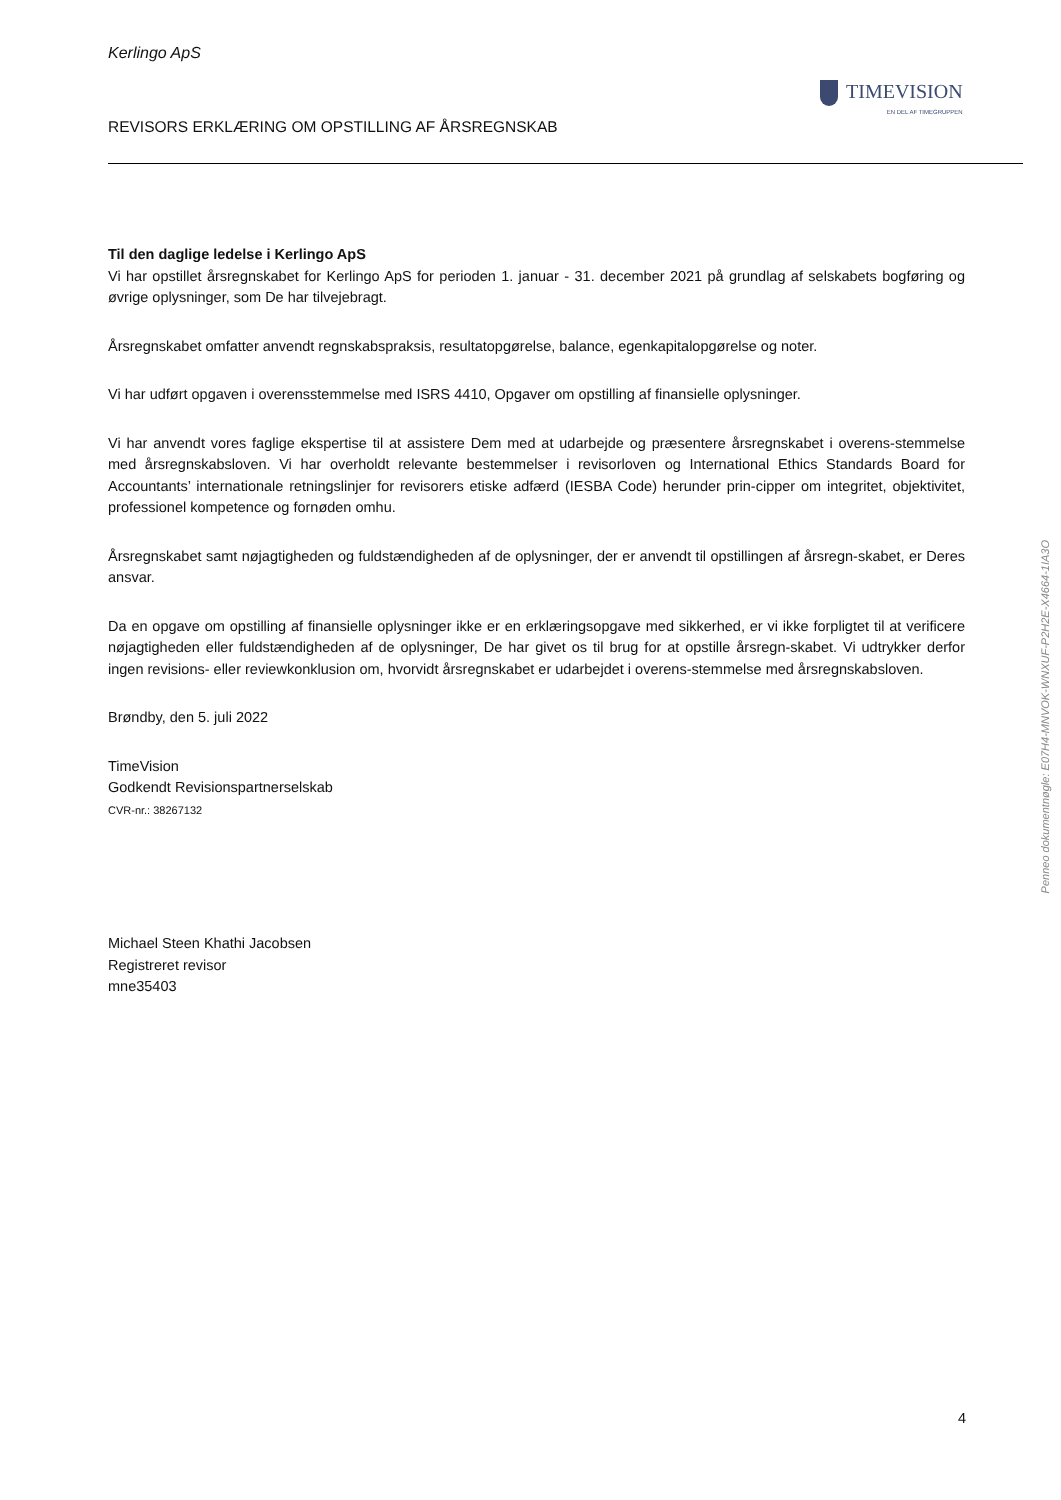Kerlingo ApS
REVISORS ERKLÆRING OM OPSTILLING AF ÅRSREGNSKAB
TIMEVISION
EN DEL AF TIMEGRUPPEN
Til den daglige ledelse i Kerlingo ApS
Vi har opstillet årsregnskabet for Kerlingo ApS for perioden 1. januar - 31. december 2021 på grundlag af selskabets bogføring og øvrige oplysninger, som De har tilvejebragt.
Årsregnskabet omfatter anvendt regnskabspraksis, resultatopgørelse, balance, egenkapitalopgørelse og noter.
Vi har udført opgaven i overensstemmelse med ISRS 4410, Opgaver om opstilling af finansielle oplysninger.
Vi har anvendt vores faglige ekspertise til at assistere Dem med at udarbejde og præsentere årsregnskabet i overens-stemmelse med årsregnskabsloven. Vi har overholdt relevante bestemmelser i revisorloven og International Ethics Standards Board for Accountants’ internationale retningslinjer for revisorers etiske adfærd (IESBA Code) herunder prin-cipper om integritet, objektivitet, professionel kompetence og fornøden omhu.
Årsregnskabet samt nøjagtigheden og fuldstændigheden af de oplysninger, der er anvendt til opstillingen af årsregn-skabet, er Deres ansvar.
Da en opgave om opstilling af finansielle oplysninger ikke er en erklæringsopgave med sikkerhed, er vi ikke forpligtet til at verificere nøjagtigheden eller fuldstændigheden af de oplysninger, De har givet os til brug for at opstille årsregn-skabet. Vi udtrykker derfor ingen revisions- eller reviewkonklusion om, hvorvidt årsregnskabet er udarbejdet i overens-stemmelse med årsregnskabsloven.
Brøndby, den 5. juli 2022
TimeVision
Godkendt Revisionspartnerselskab
CVR-nr.: 38267132
Michael Steen Khathi Jacobsen
Registreret revisor
mne35403
Penneo dokumentnøgle: E07H4-MNVOK-WNXUF-P2H2E-X4664-1IA3O
4